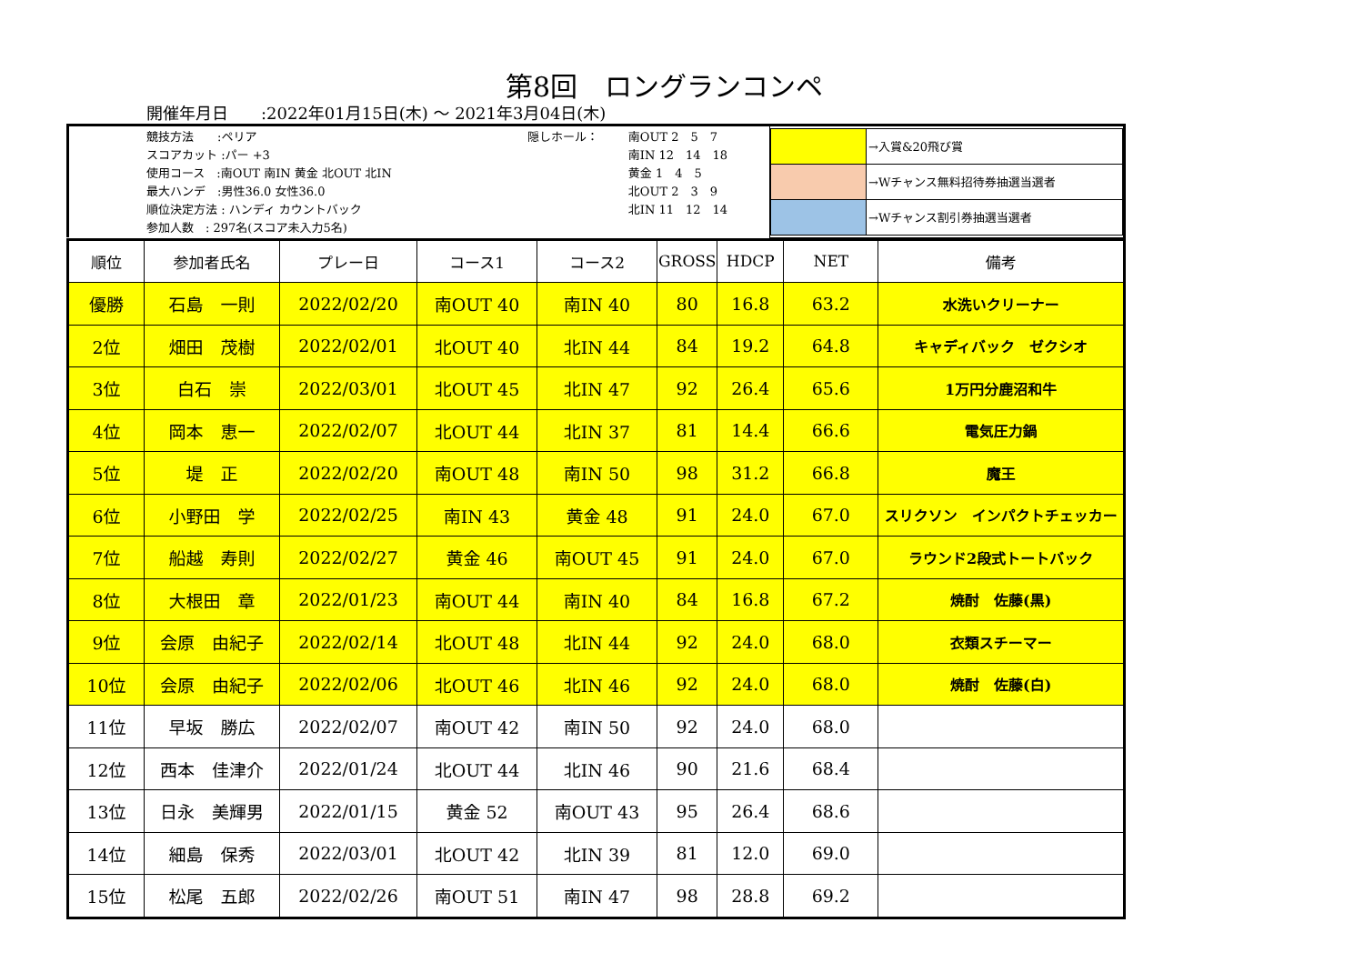第8回　ロングランコンペ
開催年月日　　:2022年01月15日(木) ～ 2021年3月04日(木)
| / 競技方法 :ペリア スコアカット :パー +3 使用コース :南OUT 南IN 黄金 北OUT 北IN 最大ハンデ :男性36.0 女性36.0 順位決定方法 : ハンディ カウントバック 参加人数 : 297名(スコア未入力5名) / 隠しホール： / 南OUT 2 5 7 南IN 12 14 18 黄金 1 4 5 北OUT 2 3 9 北IN 11 12 14 / | / / →入賞&20飛び賞 / / / →Wチャンス無料招待券抽選当選者 / / / →Wチャンス割引券抽選当選者 / |
| 順位 | 参加者氏名 | プレー日 | コース1 | コース2 | GROSS | HDCP | NET | 備考 |
| --- | --- | --- | --- | --- | --- | --- | --- | --- |
| 優勝 | 石島 一則 | 2022/02/20 | 南OUT 40 | 南IN 40 | 80 | 16.8 | 63.2 | 水洗いクリーナー |
| 2位 | 畑田 茂樹 | 2022/02/01 | 北OUT 40 | 北IN 44 | 84 | 19.2 | 64.8 | キャディバック ゼクシオ |
| 3位 | 白石 崇 | 2022/03/01 | 北OUT 45 | 北IN 47 | 92 | 26.4 | 65.6 | 1万円分鹿沼和牛 |
| 4位 | 岡本 恵一 | 2022/02/07 | 北OUT 44 | 北IN 37 | 81 | 14.4 | 66.6 | 電気圧力鍋 |
| 5位 | 堤 正 | 2022/02/20 | 南OUT 48 | 南IN 50 | 98 | 31.2 | 66.8 | 魔王 |
| 6位 | 小野田 学 | 2022/02/25 | 南IN 43 | 黄金 48 | 91 | 24.0 | 67.0 | スリクソン インパクトチェッカー |
| 7位 | 船越 寿則 | 2022/02/27 | 黄金 46 | 南OUT 45 | 91 | 24.0 | 67.0 | ラウンド2段式トートバック |
| 8位 | 大根田 章 | 2022/01/23 | 南OUT 44 | 南IN 40 | 84 | 16.8 | 67.2 | 焼酎 佐藤(黒) |
| 9位 | 会原 由紀子 | 2022/02/14 | 北OUT 48 | 北IN 44 | 92 | 24.0 | 68.0 | 衣類スチーマー |
| 10位 | 会原 由紀子 | 2022/02/06 | 北OUT 46 | 北IN 46 | 92 | 24.0 | 68.0 | 焼酎 佐藤(白) |
| 11位 | 早坂 勝広 | 2022/02/07 | 南OUT 42 | 南IN 50 | 92 | 24.0 | 68.0 | |
| 12位 | 西本 佳津介 | 2022/01/24 | 北OUT 44 | 北IN 46 | 90 | 21.6 | 68.4 | |
| 13位 | 日永 美輝男 | 2022/01/15 | 黄金 52 | 南OUT 43 | 95 | 26.4 | 68.6 | |
| 14位 | 細島 保秀 | 2022/03/01 | 北OUT 42 | 北IN 39 | 81 | 12.0 | 69.0 | |
| 15位 | 松尾 五郎 | 2022/02/26 | 南OUT 51 | 南IN 47 | 98 | 28.8 | 69.2 | |